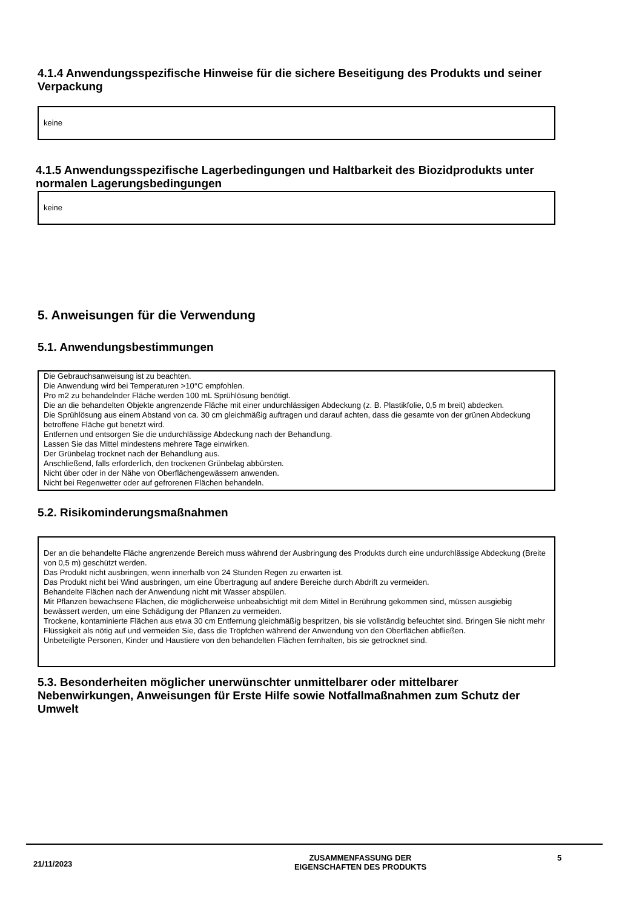4.1.4 Anwendungsspezifische Hinweise für die sichere Beseitigung des Produkts und seiner Verpackung
keine
4.1.5 Anwendungsspezifische Lagerbedingungen und Haltbarkeit des Biozidprodukts unter normalen Lagerungsbedingungen
keine
5. Anweisungen für die Verwendung
5.1. Anwendungsbestimmungen
Die Gebrauchsanweisung ist zu beachten.
Die Anwendung wird bei Temperaturen >10°C empfohlen.
Pro m2 zu behandelnder Fläche werden 100 mL Sprühlösung benötigt.
Die an die behandelten Objekte angrenzende Fläche mit einer undurchlässigen Abdeckung (z. B. Plastikfolie, 0,5 m breit) abdecken.
Die Sprühlösung aus einem Abstand von ca. 30 cm gleichmäßig auftragen und darauf achten, dass die gesamte von der grünen Abdeckung betroffene Fläche gut benetzt wird.
Entfernen und entsorgen Sie die undurchlässige Abdeckung nach der Behandlung.
Lassen Sie das Mittel mindestens mehrere Tage einwirken.
Der Grünbelag trocknet nach der Behandlung aus.
Anschließend, falls erforderlich, den trockenen Grünbelag abbürsten.
Nicht über oder in der Nähe von Oberflächengewässern anwenden.
Nicht bei Regenwetter oder auf gefrorenen Flächen behandeln.
5.2. Risikominderungsmaßnahmen
Der an die behandelte Fläche angrenzende Bereich muss während der Ausbringung des Produkts durch eine undurchlässige Abdeckung (Breite von 0,5 m) geschützt werden.
Das Produkt nicht ausbringen, wenn innerhalb von 24 Stunden Regen zu erwarten ist.
Das Produkt nicht bei Wind ausbringen, um eine Übertragung auf andere Bereiche durch Abdrift zu vermeiden.
Behandelte Flächen nach der Anwendung nicht mit Wasser abspülen.
Mit Pflanzen bewachsene Flächen, die möglicherweise unbeabsichtigt mit dem Mittel in Berührung gekommen sind, müssen ausgiebig bewässert werden, um eine Schädigung der Pflanzen zu vermeiden.
Trockene, kontaminierte Flächen aus etwa 30 cm Entfernung gleichmäßig bespritzen, bis sie vollständig befeuchtet sind. Bringen Sie nicht mehr Flüssigkeit als nötig auf und vermeiden Sie, dass die Tröpfchen während der Anwendung von den Oberflächen abfließen.
Unbeteiligte Personen, Kinder und Haustiere von den behandelten Flächen fernhalten, bis sie getrocknet sind.
5.3. Besonderheiten möglicher unerwünschter unmittelbarer oder mittelbarer Nebenwirkungen, Anweisungen für Erste Hilfe sowie Notfallmaßnahmen zum Schutz der Umwelt
21/11/2023
ZUSAMMENFASSUNG DER
EIGENSCHAFTEN DES PRODUKTS
5